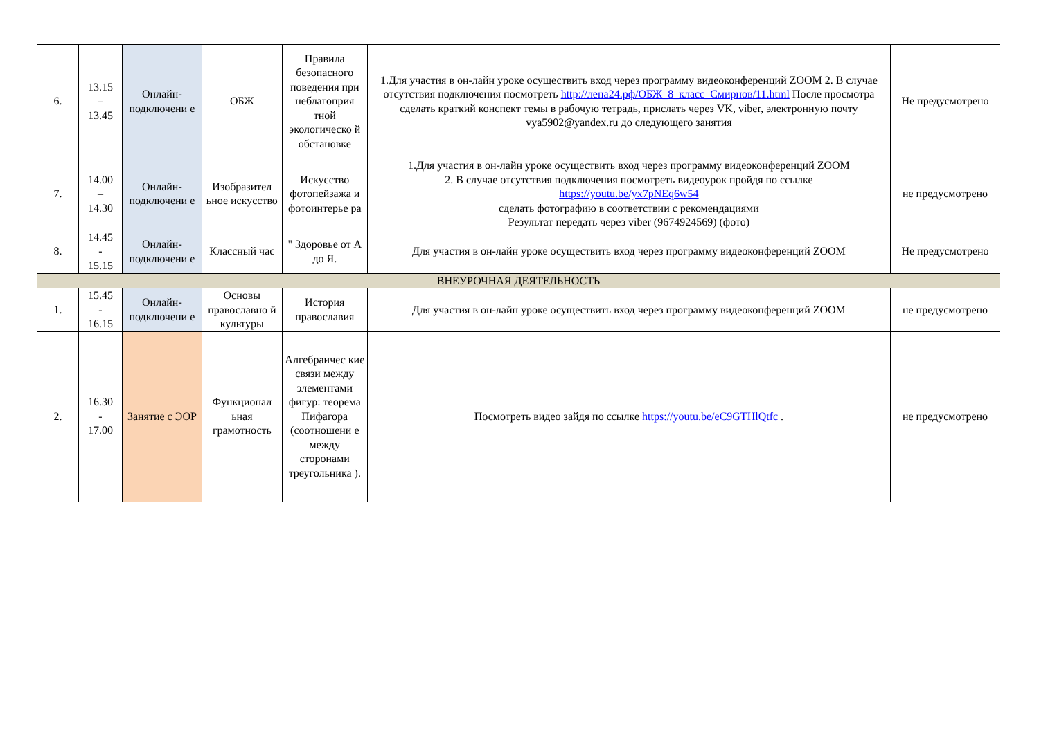| 6. | 13.15 – 13.45 | Онлайн-подключени е | ОБЖ | Правила безопасного поведения при неблагоприя тной экологическо й обстановке | 1.Для участия в он-лайн уроке осуществить вход через программу видеоконференций ZOOM 2. В случае отсутствия подключения посмотреть http://лена24.рф/ОБЖ_8_класс_Смирнов/11.html После просмотра сделать краткий конспект темы в рабочую тетрадь, прислать через VK, viber, электронную почту vya5902@yandex.ru до следующего занятия | Не предусмотрено |
| 7. | 14.00 – 14.30 | Онлайн-подключени е | Изобразител ьное искусство | Искусство фотопейзажа и фотоинтерье ра | 1.Для участия в он-лайн уроке осуществить вход через программу видеоконференций ZOOM 2. В случае отсутствия подключения посмотреть видеоурок пройдя по ссылке https://youtu.be/yx7pNEq6w54 сделать фотографию в соответствии с рекомендациями Результат передать через viber (9674924569) (фото) | не предусмотрено |
| 8. | 14.45 - 15.15 | Онлайн-подключени е | Классный час | " Здоровье от А до Я. | Для участия в он-лайн уроке осуществить вход через программу видеоконференций ZOOM | Не предусмотрено |
| ВНЕУРОЧНАЯ ДЕЯТЕЛЬНОСТЬ | | | | | | |
| 1. | 15.45 - 16.15 | Онлайн-подключени е | Основы православно й культуры | История православия | Для участия в он-лайн уроке осуществить вход через программу видеоконференций ZOOM | не предусмотрено |
| 2. | 16.30 - 17.00 | Занятие с ЭОР | Функционал ьная грамотность | Алгебраичес кие связи между элементами фигур: теорема Пифагора (соотношени е между сторонами треугольника ). | Посмотреть видео зайдя по ссылке https://youtu.be/eC9GTHlQtfc . | не предусмотрено |